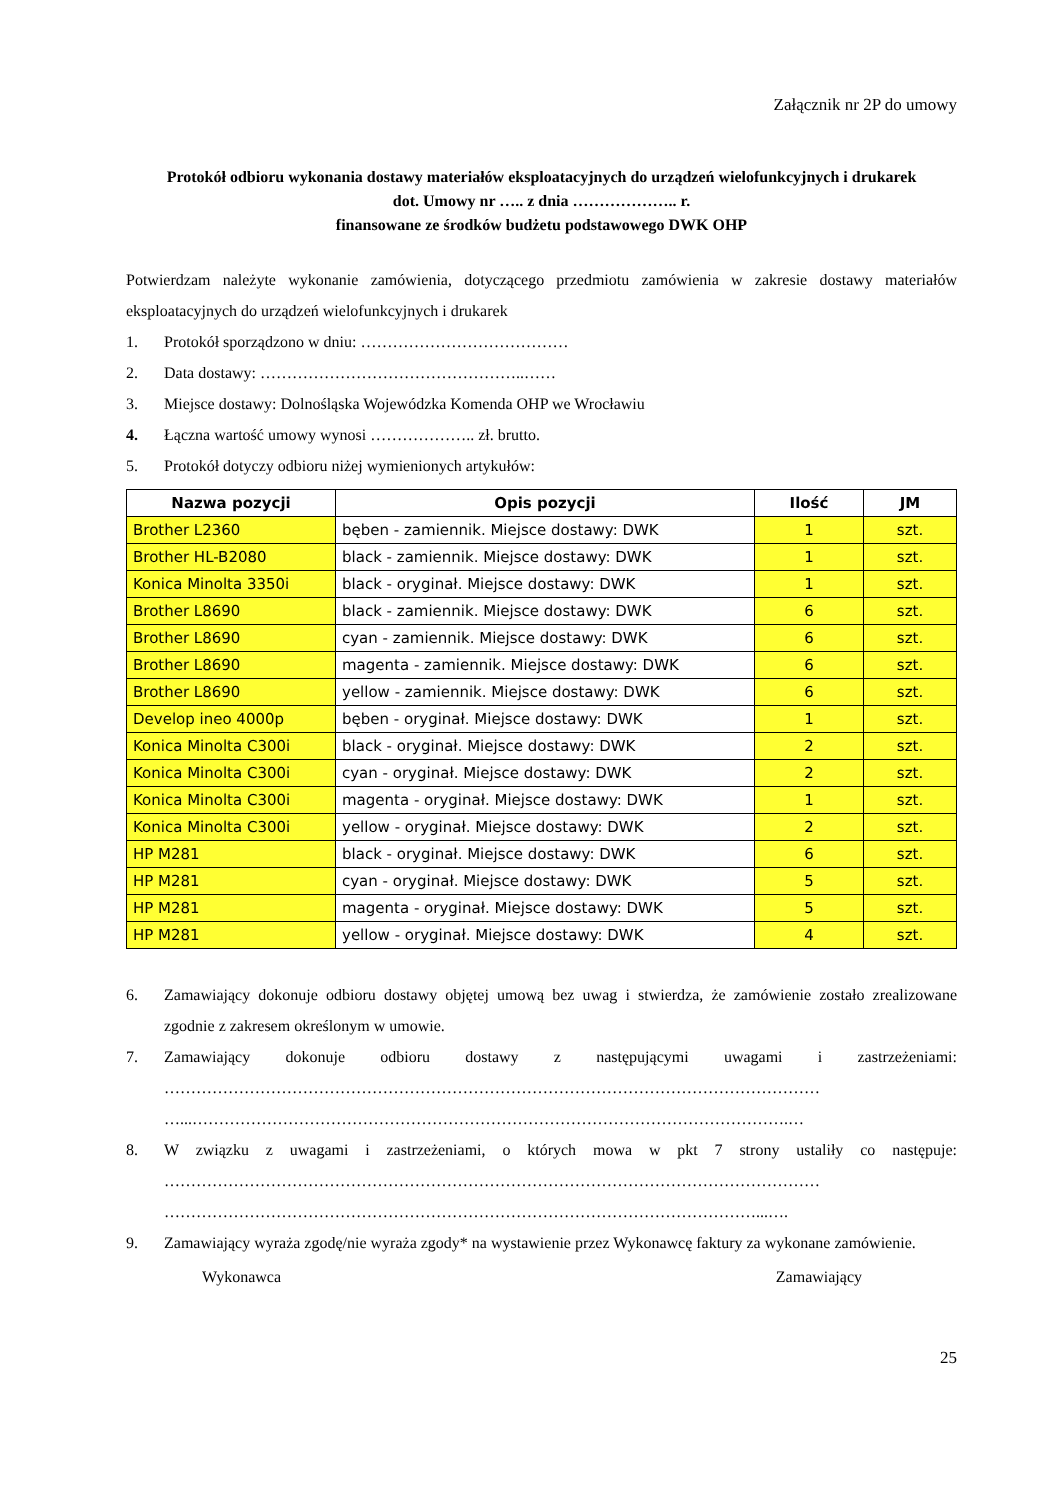Załącznik nr 2P do umowy
Protokół odbioru wykonania dostawy materiałów eksploatacyjnych do urządzeń wielofunkcyjnych i drukarek
dot. Umowy nr ….. z dnia ……………….. r.
finansowane ze środków budżetu podstawowego DWK OHP
Potwierdzam należyte wykonanie zamówienia, dotyczącego przedmiotu zamówienia w zakresie dostawy materiałów eksploatacyjnych do urządzeń wielofunkcyjnych i drukarek
1. Protokół sporządzono w dniu: …………………………………
2. Data dostawy: …………………………………………..……
3. Miejsce dostawy: Dolnośląska Wojewódzka Komenda OHP we Wrocławiu
4. Łączna wartość umowy wynosi ……………….. zł. brutto.
5. Protokół dotyczy odbioru niżej wymienionych artykułów:
| Nazwa pozycji | Opis pozycji | Ilość | JM |
| --- | --- | --- | --- |
| Brother L2360 | bęben - zamiennik. Miejsce dostawy: DWK | 1 | szt. |
| Brother HL-B2080 | black - zamiennik. Miejsce dostawy: DWK | 1 | szt. |
| Konica Minolta 3350i | black - oryginał. Miejsce dostawy: DWK | 1 | szt. |
| Brother L8690 | black - zamiennik. Miejsce dostawy: DWK | 6 | szt. |
| Brother L8690 | cyan - zamiennik. Miejsce dostawy: DWK | 6 | szt. |
| Brother L8690 | magenta - zamiennik. Miejsce dostawy: DWK | 6 | szt. |
| Brother L8690 | yellow - zamiennik. Miejsce dostawy: DWK | 6 | szt. |
| Develop ineo 4000p | bęben - oryginał. Miejsce dostawy: DWK | 1 | szt. |
| Konica Minolta C300i | black - oryginał. Miejsce dostawy: DWK | 2 | szt. |
| Konica Minolta C300i | cyan - oryginał. Miejsce dostawy: DWK | 2 | szt. |
| Konica Minolta C300i | magenta - oryginał. Miejsce dostawy: DWK | 1 | szt. |
| Konica Minolta C300i | yellow - oryginał. Miejsce dostawy: DWK | 2 | szt. |
| HP M281 | black - oryginał. Miejsce dostawy: DWK | 6 | szt. |
| HP M281 | cyan - oryginał. Miejsce dostawy: DWK | 5 | szt. |
| HP M281 | magenta - oryginał. Miejsce dostawy: DWK | 5 | szt. |
| HP M281 | yellow - oryginał. Miejsce dostawy: DWK | 4 | szt. |
6. Zamawiający dokonuje odbioru dostawy objętej umową bez uwag i stwierdza, że zamówienie zostało zrealizowane zgodnie z zakresem określonym w umowie.
7. Zamawiający dokonuje odbioru dostawy z następującymi uwagami i zastrzeżeniami: …………………………………………………………………………………………………………… …...………………………………………………………………………………………………….…
8. W związku z uwagami i zastrzeżeniami, o których mowa w pkt 7 strony ustaliły co następuje: …………………………………………………………………………………………………………… …………………………………………………………………………………………………...….
9. Zamawiający wyraża zgodę/nie wyraża zgody* na wystawienie przez Wykonawcę faktury za wykonane zamówienie.
Wykonawca Zamawiający
25